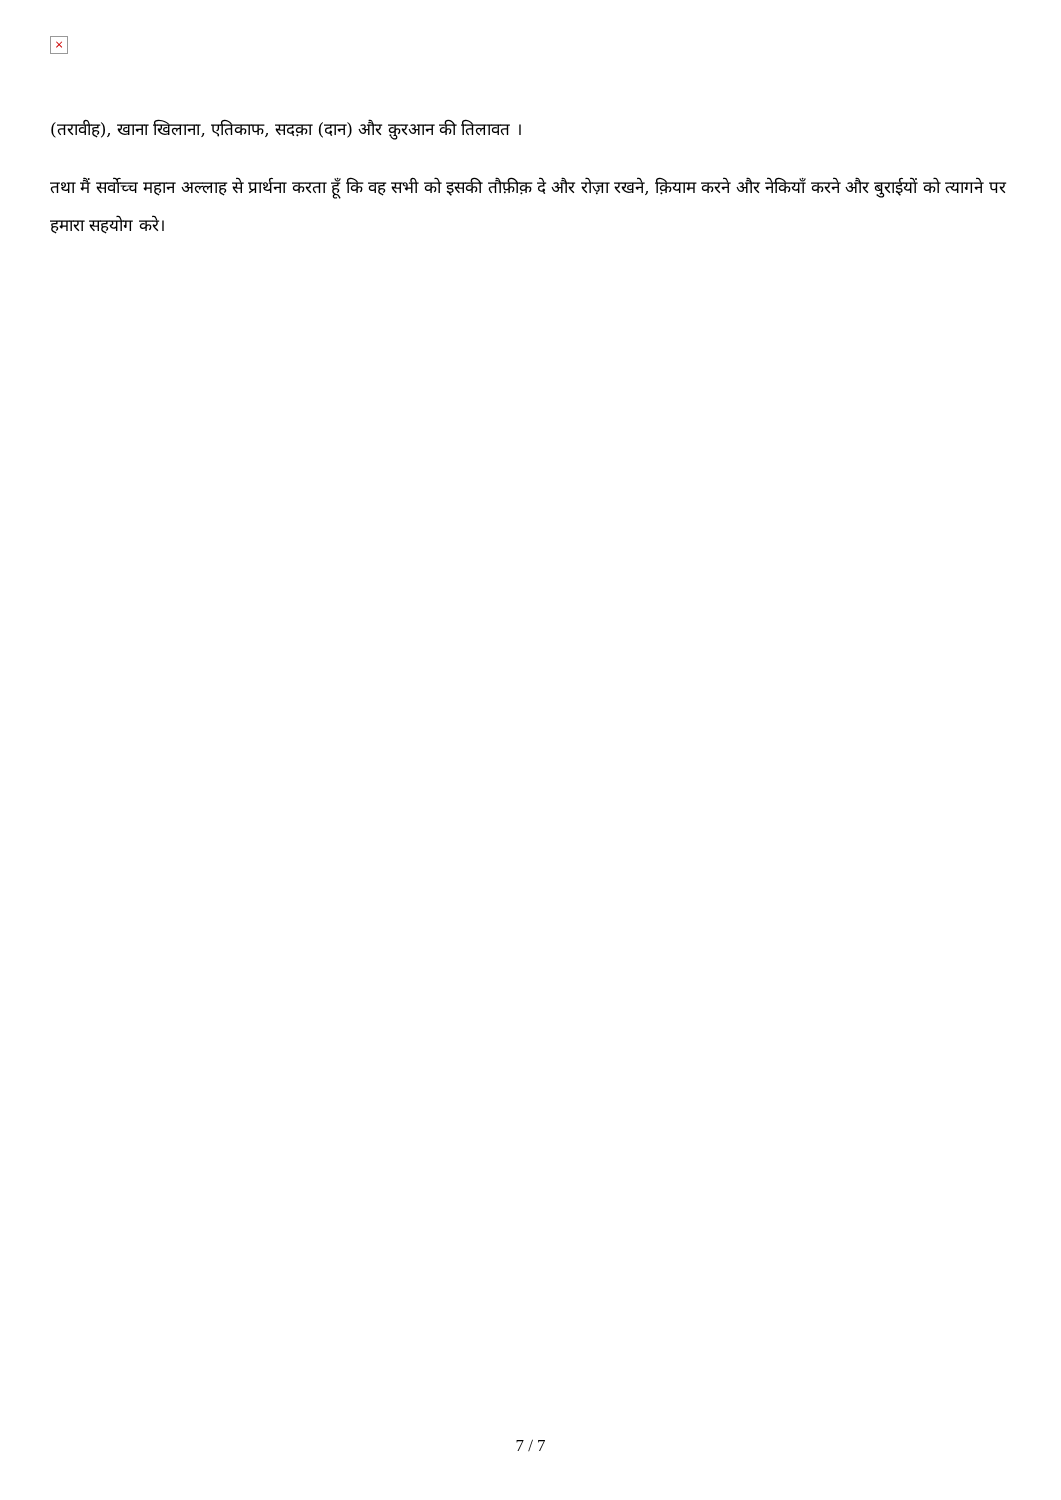×
(तरावीह), खाना खिलाना, एतिकाफ, सदक़ा (दान) और क़ुरआन की तिलावत ।
तथा मैं सर्वोच्च महान अल्लाह से प्रार्थना करता हूँ कि वह सभी को इसकी तौफ़ीक़ दे और रोज़ा रखने, क़ियाम करने और नेकियाँ करने और बुराईयों को त्यागने पर हमारा सहयोग करे।
7 / 7